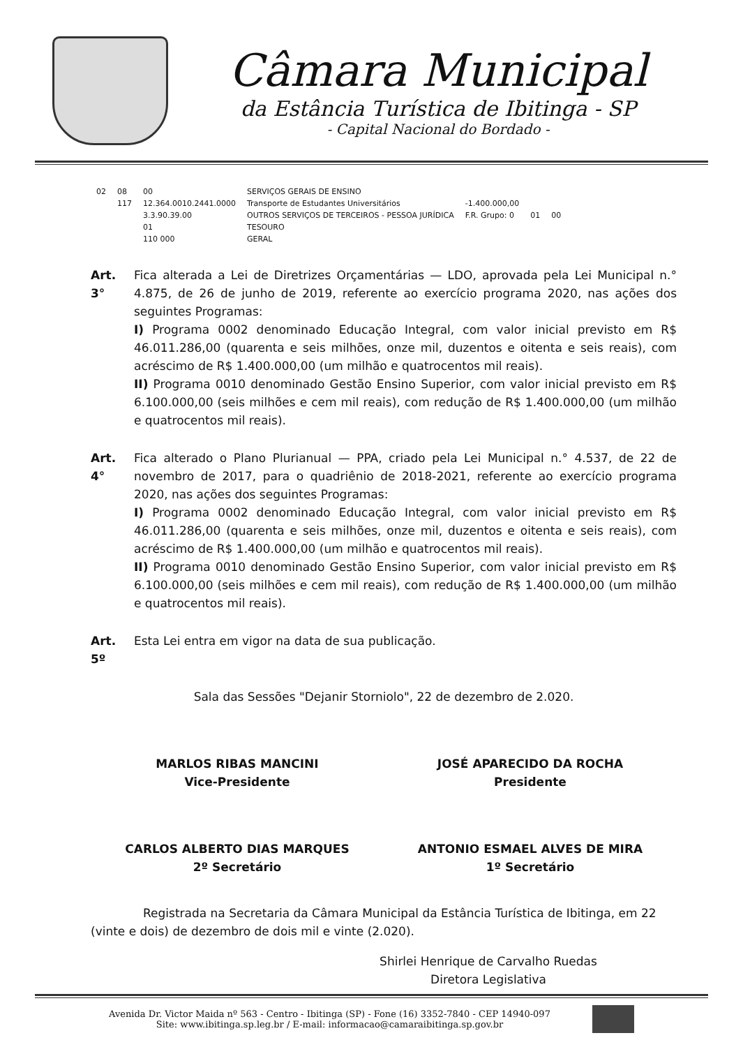Câmara Municipal
da Estância Turística de Ibitinga - SP
- Capital Nacional do Bordado -
| 02 | 08 | 00 | SERVIÇOS GERAIS DE ENSINO | | | |
| | 117 | 12.364.0010.2441.0000 | Transporte de Estudantes Universitários | -1.400.000,00 | | |
| | | 3.3.90.39.00 | OUTROS SERVIÇOS DE TERCEIROS - PESSOA JURÍDICA | F.R. Grupo: 0 | 01 | 00 |
| | | 01 | TESOURO | | | |
| | | 110 000 | GERAL | | | |
Art. 3°
Fica alterada a Lei de Diretrizes Orçamentárias — LDO, aprovada pela Lei Municipal n.° 4.875, de 26 de junho de 2019, referente ao exercício programa 2020, nas ações dos seguintes Programas:
I) Programa 0002 denominado Educação Integral, com valor inicial previsto em R$ 46.011.286,00 (quarenta e seis milhões, onze mil, duzentos e oitenta e seis reais), com acréscimo de R$ 1.400.000,00 (um milhão e quatrocentos mil reais).
II) Programa 0010 denominado Gestão Ensino Superior, com valor inicial previsto em R$ 6.100.000,00 (seis milhões e cem mil reais), com redução de R$ 1.400.000,00 (um milhão e quatrocentos mil reais).
Art. 4°
Fica alterado o Plano Plurianual — PPA, criado pela Lei Municipal n.° 4.537, de 22 de novembro de 2017, para o quadriênio de 2018-2021, referente ao exercício programa 2020, nas ações dos seguintes Programas:
I) Programa 0002 denominado Educação Integral, com valor inicial previsto em R$ 46.011.286,00 (quarenta e seis milhões, onze mil, duzentos e oitenta e seis reais), com acréscimo de R$ 1.400.000,00 (um milhão e quatrocentos mil reais).
II) Programa 0010 denominado Gestão Ensino Superior, com valor inicial previsto em R$ 6.100.000,00 (seis milhões e cem mil reais), com redução de R$ 1.400.000,00 (um milhão e quatrocentos mil reais).
Art. 5º
Esta Lei entra em vigor na data de sua publicação.
Sala das Sessões "Dejanir Storniolo", 22 de dezembro de 2.020.
MARLOS RIBAS MANCINI
Vice-Presidente
JOSÉ APARECIDO DA ROCHA
Presidente
CARLOS ALBERTO DIAS MARQUES
2º Secretário
ANTONIO ESMAEL ALVES DE MIRA
1º Secretário
Registrada na Secretaria da Câmara Municipal da Estância Turística de Ibitinga, em 22 (vinte e dois) de dezembro de dois mil e vinte (2.020).
Shirlei Henrique de Carvalho Ruedas
Diretora Legislativa
Avenida Dr. Victor Maida nº 563 - Centro - Ibitinga (SP) - Fone (16) 3352-7840 - CEP 14940-097
Site: www.ibitinga.sp.leg.br / E-mail: informacao@camaraibitinga.sp.gov.br